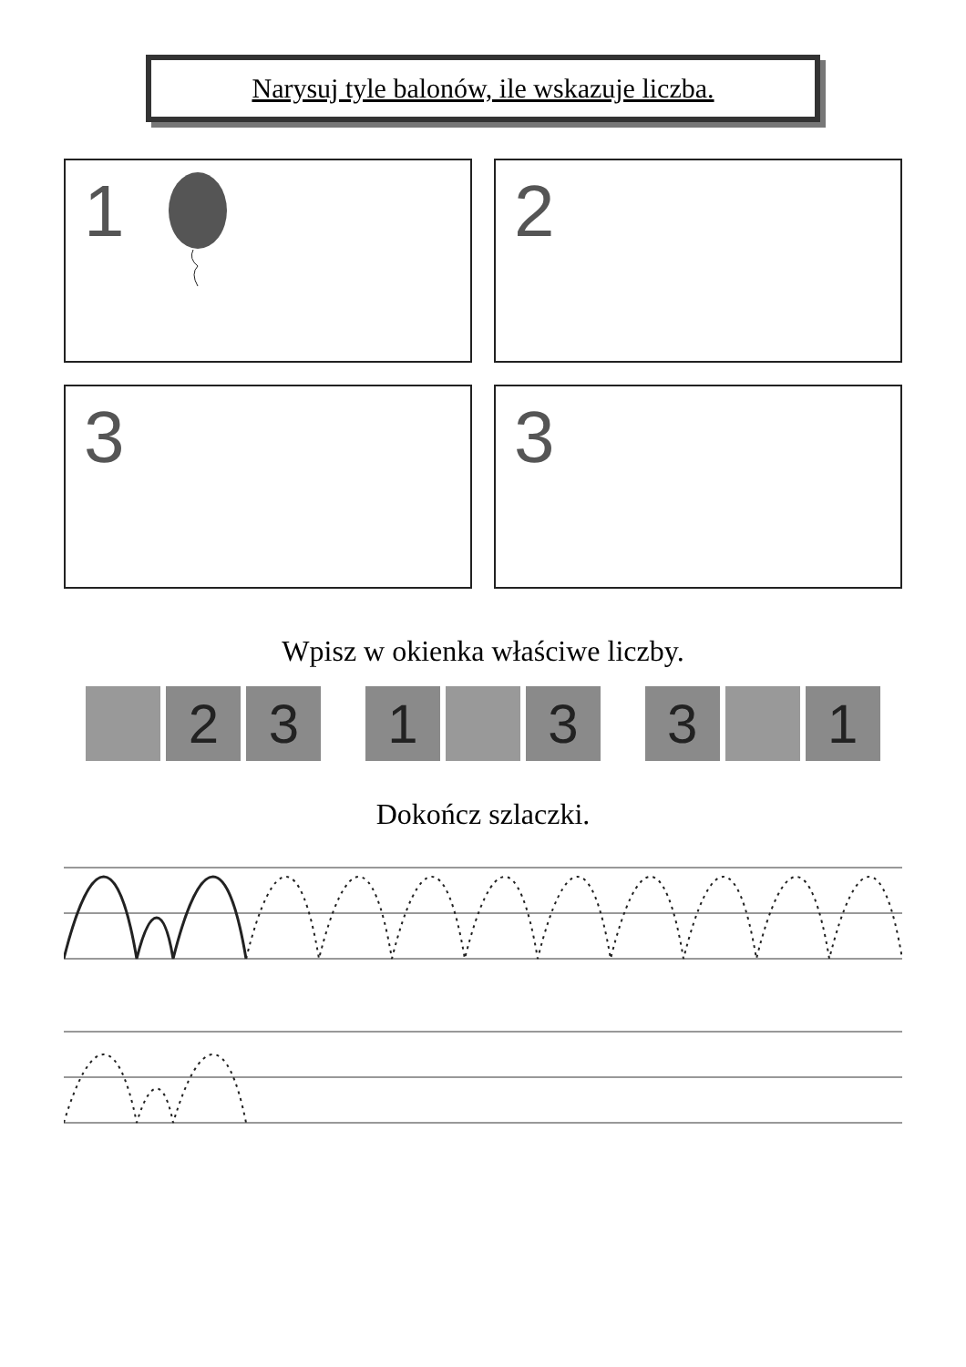Narysuj tyle balonów, ile wskazuje liczba.
1
2
3
3
Wpisz w okienka właściwe liczby.
2 3 1 3 3 1
Dokończ szlaczki.